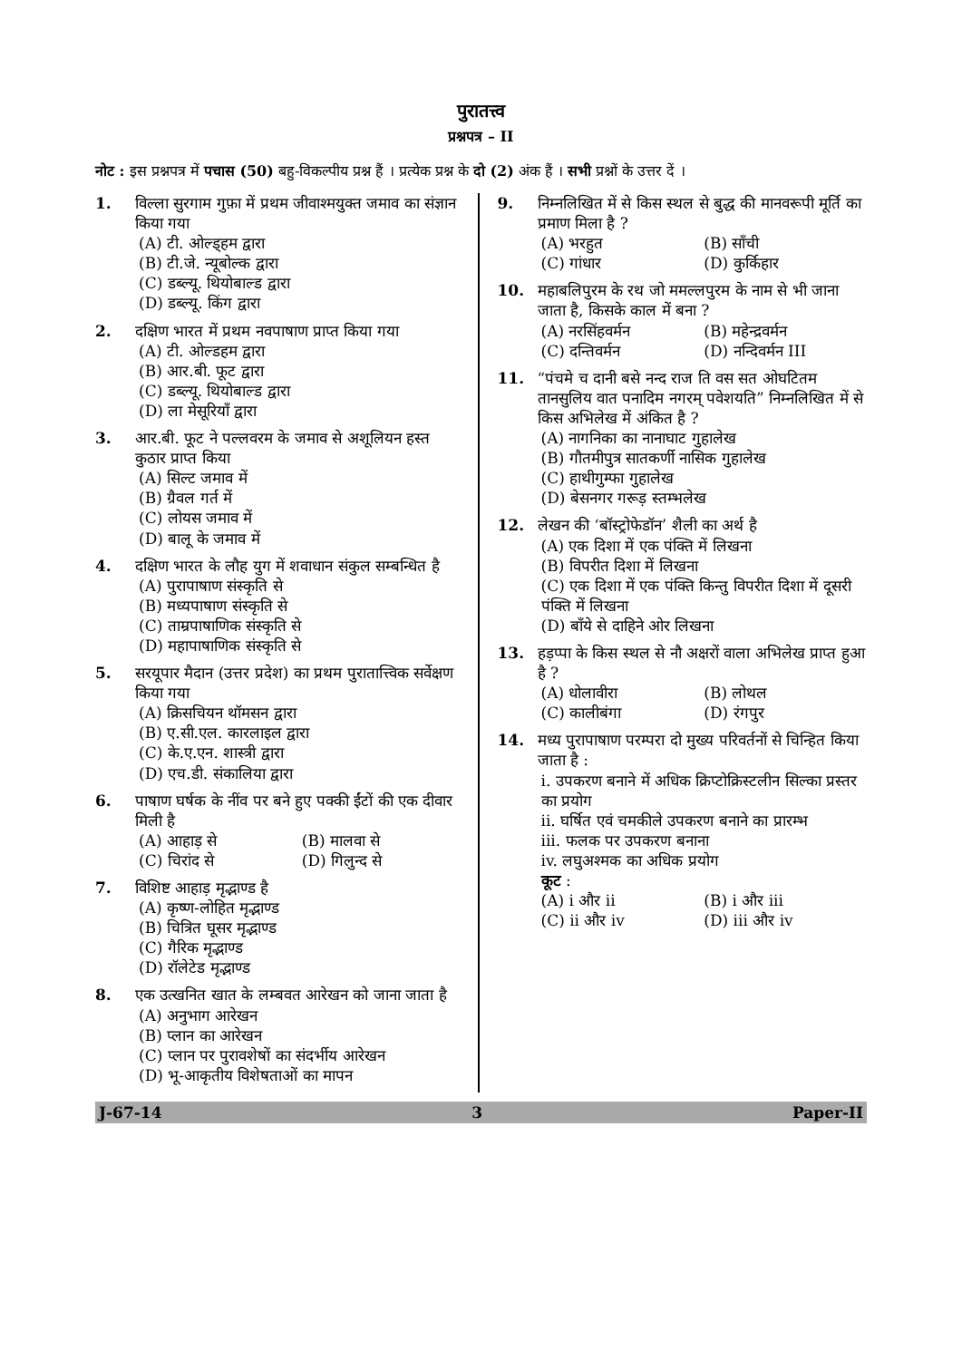पुरातत्त्व
प्रश्नपत्र – II
नोट : इस प्रश्नपत्र में पचास (50) बहु-विकल्पीय प्रश्न हैं । प्रत्येक प्रश्न के दो (2) अंक हैं । सभी प्रश्नों के उत्तर दें ।
1. विल्ला सुरगाम गुफ़ा में प्रथम जीवाश्मयुक्त जमाव का संज्ञान किया गया
(A) टी. ओल्ड्हम द्वारा
(B) टी.जे. न्यूबोल्क द्वारा
(C) डब्ल्यू. थियोबाल्ड द्वारा
(D) डब्ल्यू. किंग द्वारा
2. दक्षिण भारत में प्रथम नवपाषाण प्राप्त किया गया
(A) टी. ओल्डहम द्वारा
(B) आर.बी. फूट द्वारा
(C) डब्ल्यू. थियोबाल्ड द्वारा
(D) ला मेसूरियाँ द्वारा
3. आर.बी. फूट ने पल्लवरम के जमाव से अशूलियन हस्त कुठार प्राप्त किया
(A) सिल्ट जमाव में
(B) ग्रैवल गर्त में
(C) लोयस जमाव में
(D) बालू के जमाव में
4. दक्षिण भारत के लौह युग में शवाधान संकुल सम्बन्धित है
(A) पुरापाषाण संस्कृति से
(B) मध्यपाषाण संस्कृति से
(C) ताम्रपाषाणिक संस्कृति से
(D) महापाषाणिक संस्कृति से
5. सरयूपार मैदान (उत्तर प्रदेश) का प्रथम पुरातात्त्विक सर्वेक्षण किया गया
(A) क्रिसचियन थॉमसन द्वारा
(B) ए.सी.एल. कारलाइल द्वारा
(C) के.ए.एन. शास्त्री द्वारा
(D) एच.डी. संकालिया द्वारा
6. पाषाण घर्षक के नींव पर बने हुए पक्की ईंटों की एक दीवार मिली है
(A) आहाड़ से (B) मालवा से (C) चिरांद से (D) गिलुन्द से
7. विशिष्ट आहाड़ मृद्भाण्ड है
(A) कृष्ण-लोहित मृद्भाण्ड
(B) चित्रित घूसर मृद्भाण्ड
(C) गैरिक मृद्भाण्ड
(D) रॉलेटेड मृद्भाण्ड
8. एक उत्खनित खात के लम्बवत आरेखन को जाना जाता है
(A) अनुभाग आरेखन
(B) प्लान का आरेखन
(C) प्लान पर पुरावशेषों का संदर्भीय आरेखन
(D) भू-आकृतीय विशेषताओं का मापन
9. निम्नलिखित में से किस स्थल से बुद्ध की मानवरूपी मूर्ति का प्रमाण मिला है ?
(A) भरहुत (B) साँची (C) गांधार (D) कुर्किहार
10. महाबलिपुरम के रथ जो ममल्लपुरम के नाम से भी जाना जाता है, किसके काल में बना ?
(A) नरसिंहवर्मन (B) महेन्द्रवर्मन (C) दन्तिवर्मन (D) नन्दिवर्मन III
11. “पंचमे च दानी बसे नन्द राज ति वस सत ओघटितम तानसुलिय वात पनादिम नगरम् पवेशयति” निम्नलिखित में से किस अभिलेख में अंकित है ?
(A) नागनिका का नानाघाट गुहालेख
(B) गौतमीपुत्र सातकर्णी नासिक गुहालेख
(C) हाथीगुम्फा गुहालेख
(D) बेसनगर गरूड़ स्तम्भलेख
12. लेखन की ‘बॉस्ट्रोफेडॉन’ शैली का अर्थ है
(A) एक दिशा में एक पंक्ति में लिखना
(B) विपरीत दिशा में लिखना
(C) एक दिशा में एक पंक्ति किन्तु विपरीत दिशा में दूसरी पंक्ति में लिखना
(D) बाँये से दाहिने ओर लिखना
13. हड़प्पा के किस स्थल से नौ अक्षरों वाला अभिलेख प्राप्त हुआ है ?
(A) धोलावीरा (B) लोथल (C) कालीबंगा (D) रंगपुर
14. मध्य पुरापाषाण परम्परा दो मुख्य परिवर्तनों से चिन्हित किया जाता है :
i. उपकरण बनाने में अधिक क्रिप्टोक्रिस्टलीन सिल्का प्रस्तर का प्रयोग
ii. घर्षित एवं चमकीले उपकरण बनाने का प्रारम्भ
iii. फलक पर उपकरण बनाना
iv. लघुअश्मक का अधिक प्रयोग
कूट :
(A) i और ii (B) i और iii (C) ii और iv (D) iii और iv
J-67-14 3 Paper-II